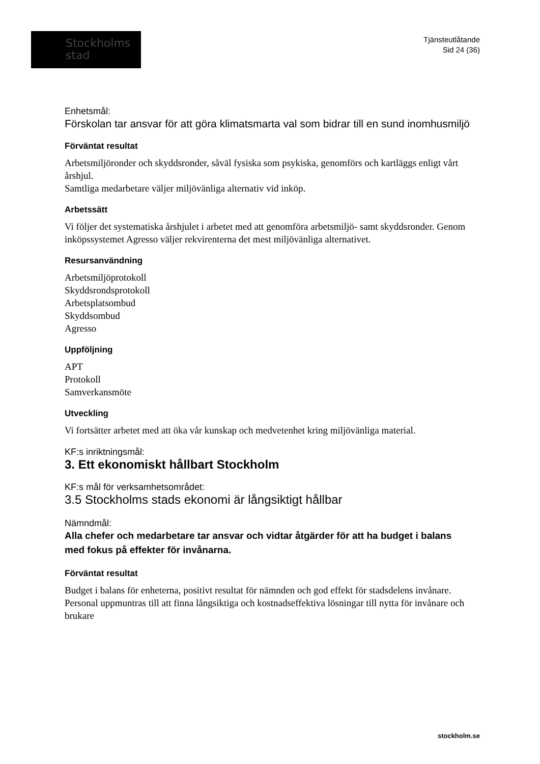Stockholms
stad
Tjänsteutlåtande
Sid 24 (36)
Enhetsmål:
Förskolan tar ansvar för att göra klimatsmarta val som bidrar till en sund inomhusmiljö
Förväntat resultat
Arbetsmiljöronder och skyddsronder, såväl fysiska som psykiska, genomförs och kartläggs enligt vårt årshjul.
Samtliga medarbetare väljer miljövänliga alternativ vid inköp.
Arbetssätt
Vi följer det systematiska årshjulet i arbetet med att genomföra arbetsmiljö- samt skyddsronder. Genom inköpssystemet Agresso väljer rekvirenterna det mest miljövänliga alternativet.
Resursanvändning
Arbetsmiljöprotokoll
Skyddsrondsprotokoll
Arbetsplatsombud
Skyddsombud
Agresso
Uppföljning
APT
Protokoll
Samverkansmöte
Utveckling
Vi fortsätter arbetet med att öka vår kunskap och medvetenhet kring miljövänliga material.
KF:s inriktningsmål:
3. Ett ekonomiskt hållbart Stockholm
KF:s mål för verksamhetsområdet:
3.5 Stockholms stads ekonomi är långsiktigt hållbar
Nämndmål:
Alla chefer och medarbetare tar ansvar och vidtar åtgärder för att ha budget i balans med fokus på effekter för invånarna.
Förväntat resultat
Budget i balans för enheterna, positivt resultat för nämnden och god effekt för stadsdelens invånare. Personal uppmuntras till att finna långsiktiga och kostnadseffektiva lösningar till nytta för invånare och brukare
stockholm.se